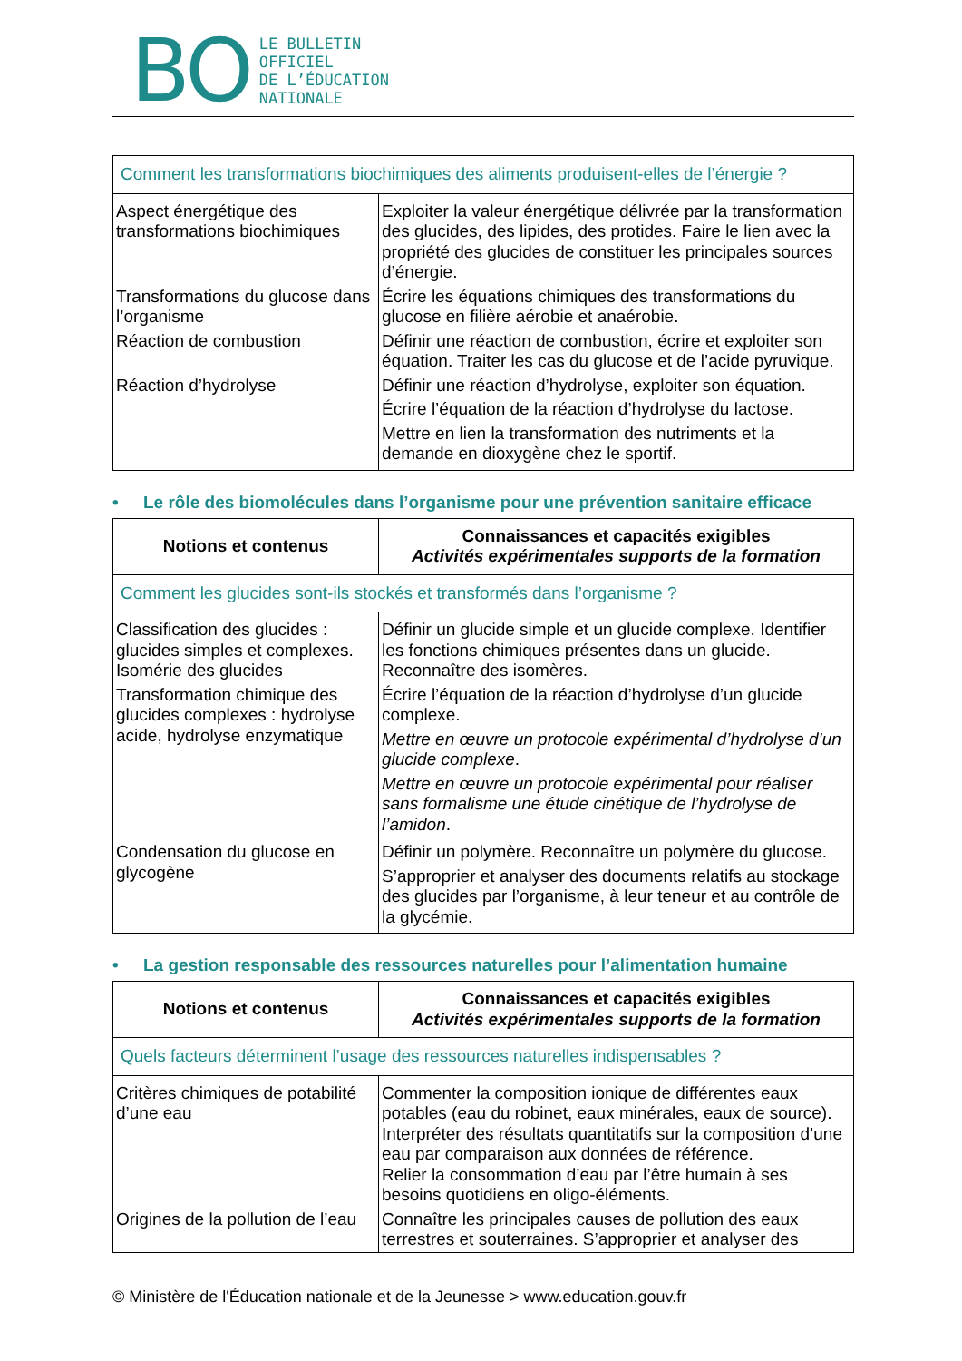BO
LE BULLETIN
OFFICIEL
DE L’ÉDUCATION
NATIONALE
| Comment les transformations biochimiques des aliments produisent-elles de l’énergie ? | |
| Aspect énergétique des transformations biochimiques | Exploiter la valeur énergétique délivrée par la transformation des glucides, des lipides, des protides. Faire le lien avec la propriété des glucides de constituer les principales sources d’énergie. |
| Transformations du glucose dans l’organisme | Écrire les équations chimiques des transformations du glucose en filière aérobie et anaérobie. |
| Réaction de combustion | Définir une réaction de combustion, écrire et exploiter son équation. Traiter les cas du glucose et de l’acide pyruvique. |
| Réaction d’hydrolyse | Définir une réaction d’hydrolyse, exploiter son équation. Écrire l’équation de la réaction d’hydrolyse du lactose. Mettre en lien la transformation des nutriments et la demande en dioxygène chez le sportif. |
• Le rôle des biomolécules dans l’organisme pour une prévention sanitaire efficace
| Notions et contenus | Connaissances et capacités exigibles Activités expérimentales supports de la formation |
| --- | --- |
| Comment les glucides sont-ils stockés et transformés dans l’organisme ? | |
| Classification des glucides : glucides simples et complexes. Isomérie des glucides | Définir un glucide simple et un glucide complexe. Identifier les fonctions chimiques présentes dans un glucide. Reconnaître des isomères. |
| Transformation chimique des glucides complexes : hydrolyse acide, hydrolyse enzymatique | Écrire l’équation de la réaction d’hydrolyse d’un glucide complexe. Mettre en œuvre un protocole expérimental d’hydrolyse d’un glucide complexe . Mettre en œuvre un protocole expérimental pour réaliser sans formalisme une étude cinétique de l’hydrolyse de l’amidon . |
| Condensation du glucose en glycogène | Définir un polymère. Reconnaître un polymère du glucose. S’approprier et analyser des documents relatifs au stockage des glucides par l’organisme, à leur teneur et au contrôle de la glycémie. |
• La gestion responsable des ressources naturelles pour l’alimentation humaine
| Notions et contenus | Connaissances et capacités exigibles Activités expérimentales supports de la formation |
| --- | --- |
| Quels facteurs déterminent l’usage des ressources naturelles indispensables ? | |
| Critères chimiques de potabilité d’une eau | Commenter la composition ionique de différentes eaux potables (eau du robinet, eaux minérales, eaux de source). Interpréter des résultats quantitatifs sur la composition d’une eau par comparaison aux données de référence. Relier la consommation d’eau par l’être humain à ses besoins quotidiens en oligo-éléments. |
| Origines de la pollution de l’eau | Connaître les principales causes de pollution des eaux terrestres et souterraines. S’approprier et analyser des |
© Ministère de l'Éducation nationale et de la Jeunesse > www.education.gouv.fr